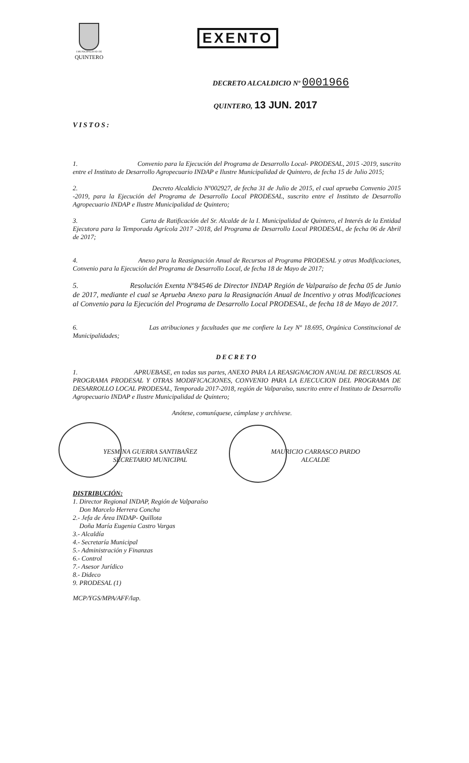I.MUNICIPALIDAD DE
QUINTERO
EXENTO
DECRETO ALCALDICIO Nº 0001966
QUINTERO, 13 JUN. 2017
VISTOS:
1. Convenio para la Ejecución del Programa de Desarrollo Local- PRODESAL, 2015 -2019, suscrito entre el Instituto de Desarrollo Agropecuario INDAP e Ilustre Municipalidad de Quintero, de fecha 15 de Julio 2015;
2. Decreto Alcaldicio Nº002927, de fecha 31 de Julio de 2015, el cual aprueba Convenio 2015 -2019, para la Ejecución del Programa de Desarrollo Local PRODESAL, suscrito entre el Instituto de Desarrollo Agropecuario INDAP e Ilustre Municipalidad de Quintero;
3. Carta de Ratificación del Sr. Alcalde de la I. Municipalidad de Quintero, el Interés de la Entidad Ejecutora para la Temporada Agrícola 2017 -2018, del Programa de Desarrollo Local PRODESAL, de fecha 06 de Abril de 2017;
4. Anexo para la Reasignación Anual de Recursos al Programa PRODESAL y otras Modificaciones, Convenio para la Ejecución del Programa de Desarrollo Local, de fecha 18 de Mayo de 2017;
5. Resolución Exenta Nº84546 de Director INDAP Región de Valparaíso de fecha 05 de Junio de 2017, mediante el cual se Aprueba Anexo para la Reasignación Anual de Incentivo y otras Modificaciones al Convenio para la Ejecución del Programa de Desarrollo Local PRODESAL, de fecha 18 de Mayo de 2017.
6. Las atribuciones y facultades que me confiere la Ley Nº 18.695, Orgánica Constitucional de Municipalidades;
DECRETO
1. APRUEBASE, en todas sus partes, ANEXO PARA LA REASIGNACION ANUAL DE RECURSOS AL PROGRAMA PRODESAL Y OTRAS MODIFICACIONES, CONVENIO PARA LA EJECUCION DEL PROGRAMA DE DESARROLLO LOCAL PRODESAL, Temporada 2017-2018, región de Valparaíso, suscrito entre el Instituto de Desarrollo Agropecuario INDAP e Ilustre Municipalidad de Quintero;
Anótese, comuníquese, cúmplase y archívese.
YESMINA GUERRA SANTIBAÑEZ
SECRETARIO MUNICIPAL
MAURICIO CARRASCO PARDO
ALCALDE
DISTRIBUCIÓN:
1. Director Regional INDAP, Región de Valparaíso
Don Marcelo Herrera Concha
2.- Jefa de Área INDAP- Quillota
Doña María Eugenia Castro Vargas
3.- Alcaldía
4.- Secretaría Municipal
5.- Administración y Finanzas
6.- Control
7.- Asesor Jurídico
8.- Dideco
9. PRODESAL (1)
MCP/YGS/MPA/AFF/lap.